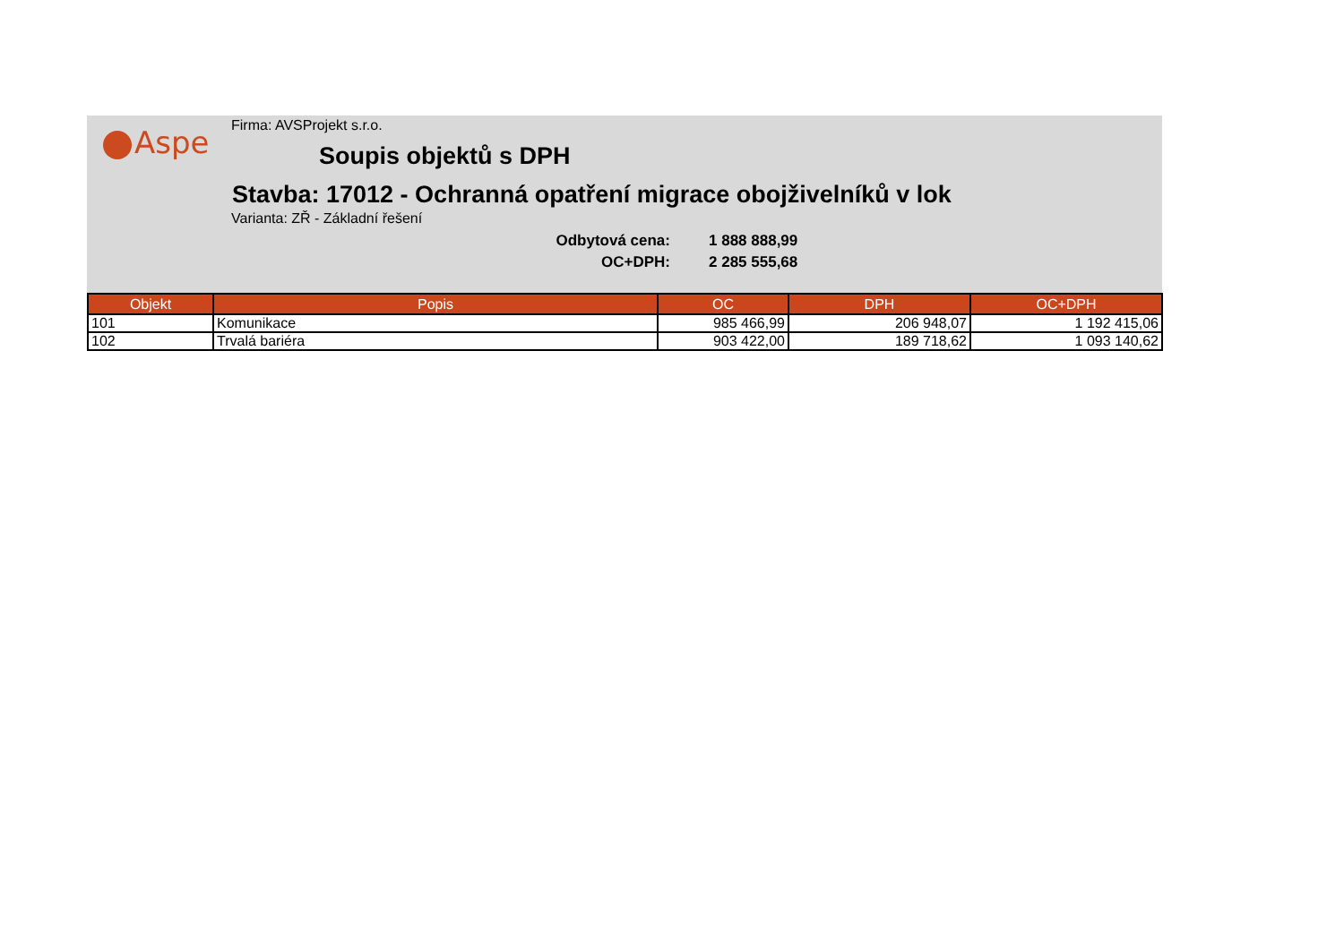Aspe
Firma: AVSProjekt s.r.o.
Soupis objektů s DPH
Stavba: 17012 - Ochranná opatření migrace obojživelníků v lok
Varianta: ZŘ - Základní řešení
Odbytová cena:
1 888 888,99
OC+DPH:
2 285 555,68
| Objekt | Popis | OC | DPH | OC+DPH |
| --- | --- | --- | --- | --- |
| 101 | Komunikace | 985 466,99 | 206 948,07 | 1 192 415,06 |
| 102 | Trvalá bariéra | 903 422,00 | 189 718,62 | 1 093 140,62 |